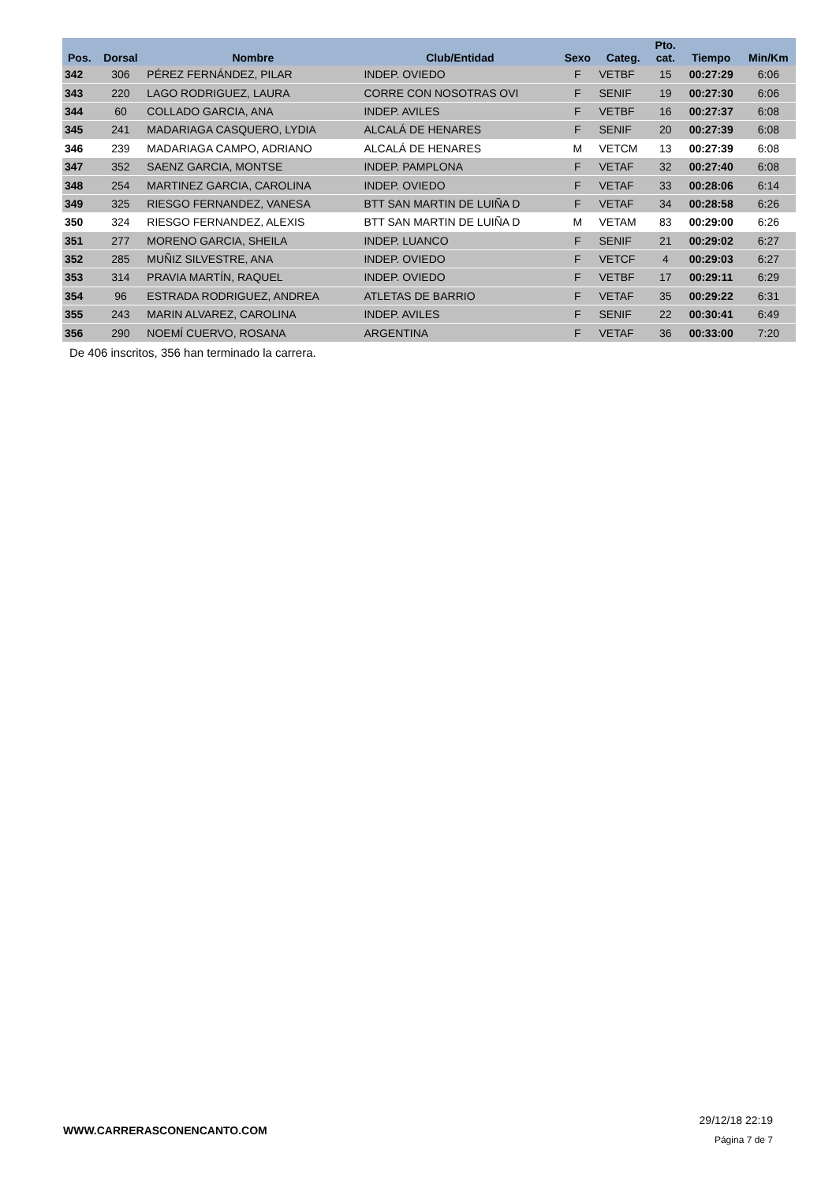| Pos. | Dorsal | Nombre | Club/Entidad | Sexo | Categ. | Pto. cat. | Tiempo | Min/Km |
| --- | --- | --- | --- | --- | --- | --- | --- | --- |
| 342 | 306 | PÉREZ FERNÁNDEZ, PILAR | INDEP. OVIEDO | F | VETBF | 15 | 00:27:29 | 6:06 |
| 343 | 220 | LAGO RODRIGUEZ, LAURA | CORRE CON NOSOTRAS OVI | F | SENIF | 19 | 00:27:30 | 6:06 |
| 344 | 60 | COLLADO GARCIA, ANA | INDEP. AVILES | F | VETBF | 16 | 00:27:37 | 6:08 |
| 345 | 241 | MADARIAGA CASQUERO, LYDIA | ALCALÁ DE HENARES | F | SENIF | 20 | 00:27:39 | 6:08 |
| 346 | 239 | MADARIAGA CAMPO, ADRIANO | ALCALÁ DE HENARES | M | VETCM | 13 | 00:27:39 | 6:08 |
| 347 | 352 | SAENZ GARCIA, MONTSE | INDEP. PAMPLONA | F | VETAF | 32 | 00:27:40 | 6:08 |
| 348 | 254 | MARTINEZ GARCIA, CAROLINA | INDEP. OVIEDO | F | VETAF | 33 | 00:28:06 | 6:14 |
| 349 | 325 | RIESGO FERNANDEZ, VANESA | BTT SAN MARTIN DE LUIÑA D | F | VETAF | 34 | 00:28:58 | 6:26 |
| 350 | 324 | RIESGO FERNANDEZ, ALEXIS | BTT SAN MARTIN DE LUIÑA D | M | VETAM | 83 | 00:29:00 | 6:26 |
| 351 | 277 | MORENO GARCIA, SHEILA | INDEP. LUANCO | F | SENIF | 21 | 00:29:02 | 6:27 |
| 352 | 285 | MUÑIZ SILVESTRE, ANA | INDEP. OVIEDO | F | VETCF | 4 | 00:29:03 | 6:27 |
| 353 | 314 | PRAVIA MARTÍN, RAQUEL | INDEP. OVIEDO | F | VETBF | 17 | 00:29:11 | 6:29 |
| 354 | 96 | ESTRADA RODRIGUEZ, ANDREA | ATLETAS DE BARRIO | F | VETAF | 35 | 00:29:22 | 6:31 |
| 355 | 243 | MARIN ALVAREZ, CAROLINA | INDEP. AVILES | F | SENIF | 22 | 00:30:41 | 6:49 |
| 356 | 290 | NOEMÍ CUERVO, ROSANA | ARGENTINA | F | VETAF | 36 | 00:33:00 | 7:20 |
De 406 inscritos, 356 han terminado la carrera.
WWW.CARRERASCONENCANTO.COM
29/12/18 22:19
Página 7 de 7